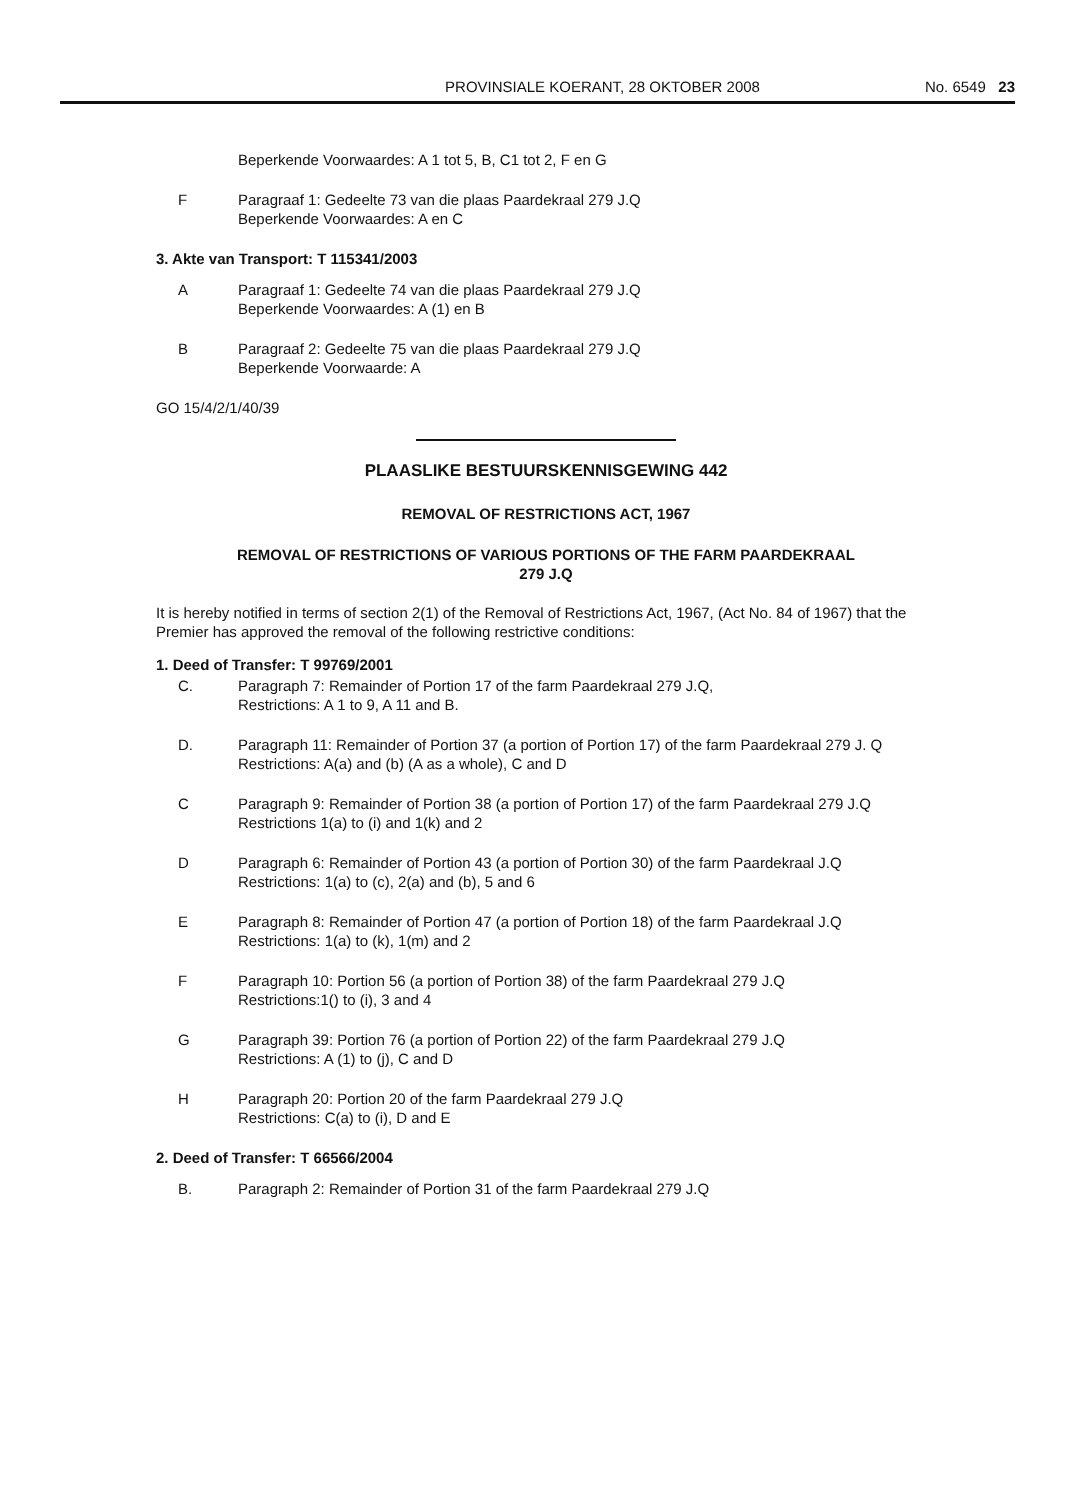PROVINSIALE KOERANT, 28 OKTOBER 2008 No. 6549 23
Beperkende Voorwaardes: A 1 tot 5, B, C1 tot 2, F en G
F Paragraaf 1: Gedeelte 73 van die plaas Paardekraal 279 J.Q
Beperkende Voorwaardes: A en C
3. Akte van Transport: T 115341/2003
A Paragraaf 1: Gedeelte 74 van die plaas Paardekraal 279 J.Q
Beperkende Voorwaardes: A (1) en B
B Paragraaf 2: Gedeelte 75 van die plaas Paardekraal 279 J.Q
Beperkende Voorwaarde: A
GO 15/4/2/1/40/39
PLAASLIKE BESTUURSKENNISGEWING 442
REMOVAL OF RESTRICTIONS ACT, 1967
REMOVAL OF RESTRICTIONS OF VARIOUS PORTIONS OF THE FARM PAARDEKRAAL
279 J.Q
It is hereby notified in terms of section 2(1) of the Removal of Restrictions Act, 1967, (Act No. 84 of 1967) that the Premier has approved the removal of the following restrictive conditions:
1. Deed of Transfer: T 99769/2001
C. Paragraph 7: Remainder of Portion 17 of the farm Paardekraal 279 J.Q,
Restrictions: A 1 to 9, A 11 and B.
D. Paragraph 11: Remainder of Portion 37 (a portion of Portion 17) of the farm Paardekraal 279 J. Q
Restrictions: A(a) and (b) (A as a whole), C and D
C Paragraph 9: Remainder of Portion 38 (a portion of Portion 17) of the farm Paardekraal 279 J.Q
Restrictions 1(a) to (i) and 1(k) and 2
D Paragraph 6: Remainder of Portion 43 (a portion of Portion 30) of the farm Paardekraal J.Q
Restrictions: 1(a) to (c), 2(a) and (b), 5 and 6
E Paragraph 8: Remainder of Portion 47 (a portion of Portion 18) of the farm Paardekraal J.Q
Restrictions: 1(a) to (k), 1(m) and 2
F Paragraph 10: Portion 56 (a portion of Portion 38) of the farm Paardekraal 279 J.Q
Restrictions:1() to (i), 3 and 4
G Paragraph 39: Portion 76 (a portion of Portion 22) of the farm Paardekraal 279 J.Q
Restrictions: A (1) to (j), C and D
H Paragraph 20: Portion 20 of the farm Paardekraal 279 J.Q
Restrictions: C(a) to (i), D and E
2. Deed of Transfer: T 66566/2004
B. Paragraph 2: Remainder of Portion 31 of the farm Paardekraal 279 J.Q